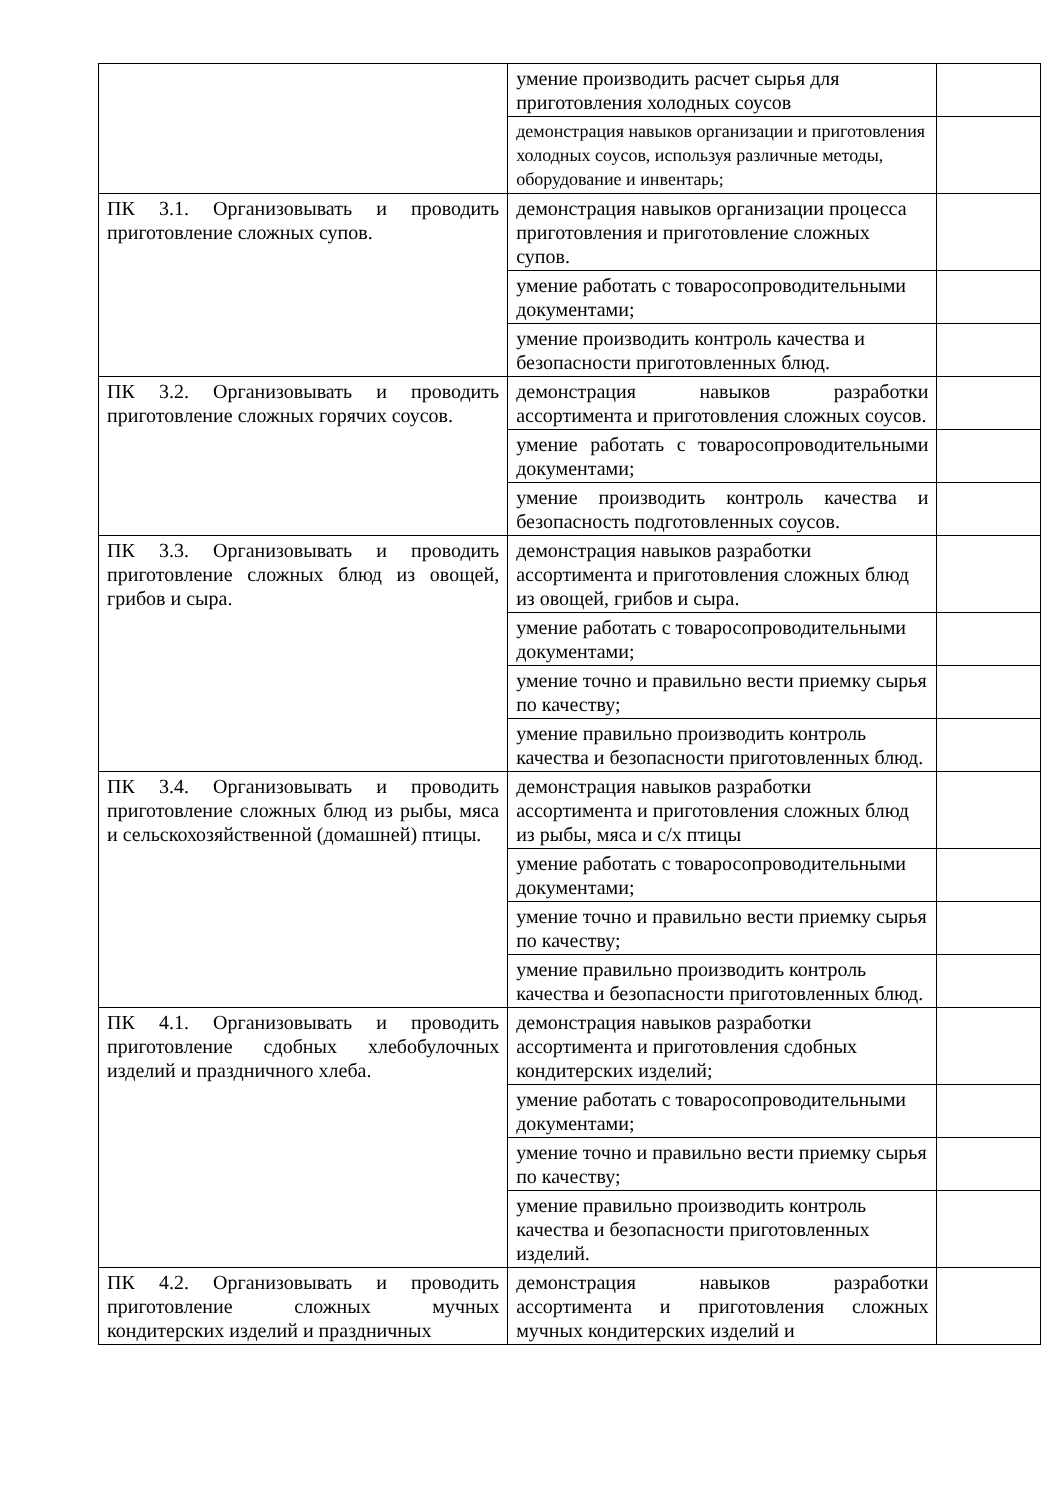| | умение производить расчет сырья для приготовления холодных соусов | |
| | демонстрация навыков организации и приготовления холодных соусов, используя различные методы, оборудование и инвентарь; | |
| ПК 3.1. Организовывать и проводить приготовление сложных супов. | демонстрация навыков организации процесса приготовления и приготовление сложных супов. | |
| | умение работать с товаросопроводительными документами; | |
| | умение производить контроль качества и безопасности приготовленных блюд. | |
| ПК 3.2. Организовывать и проводить приготовление сложных горячих соусов. | демонстрация навыков разработки ассортимента и приготовления сложных соусов. | |
| | умение работать с товаросопроводительными документами; | |
| | умение производить контроль качества и безопасность подготовленных соусов. | |
| ПК 3.3. Организовывать и проводить приготовление сложных блюд из овощей, грибов и сыра. | демонстрация навыков разработки ассортимента и приготовления сложных блюд из овощей, грибов и сыра. | |
| | умение работать с товаросопроводительными документами; | |
| | умение точно и правильно вести приемку сырья по качеству; | |
| | умение правильно производить контроль качества и безопасности приготовленных блюд. | |
| ПК 3.4. Организовывать и проводить приготовление сложных блюд из рыбы, мяса и сельскохозяйственной (домашней) птицы. | демонстрация навыков разработки ассортимента и приготовления сложных блюд из рыбы, мяса и с/х птицы | |
| | умение работать с товаросопроводительными документами; | |
| | умение точно и правильно вести приемку сырья по качеству; | |
| | умение правильно производить контроль качества и безопасности приготовленных блюд. | |
| ПК 4.1. Организовывать и проводить приготовление сдобных хлебобулочных изделий и праздничного хлеба. | демонстрация навыков разработки ассортимента и приготовления сдобных кондитерских изделий; | |
| | умение работать с товаросопроводительными документами; | |
| | умение точно и правильно вести приемку сырья по качеству; | |
| | умение правильно производить контроль качества и безопасности приготовленных изделий. | |
| ПК 4.2. Организовывать и проводить приготовление сложных мучных кондитерских изделий и праздничных | демонстрация навыков разработки ассортимента и приготовления сложных мучных кондитерских изделий и | |